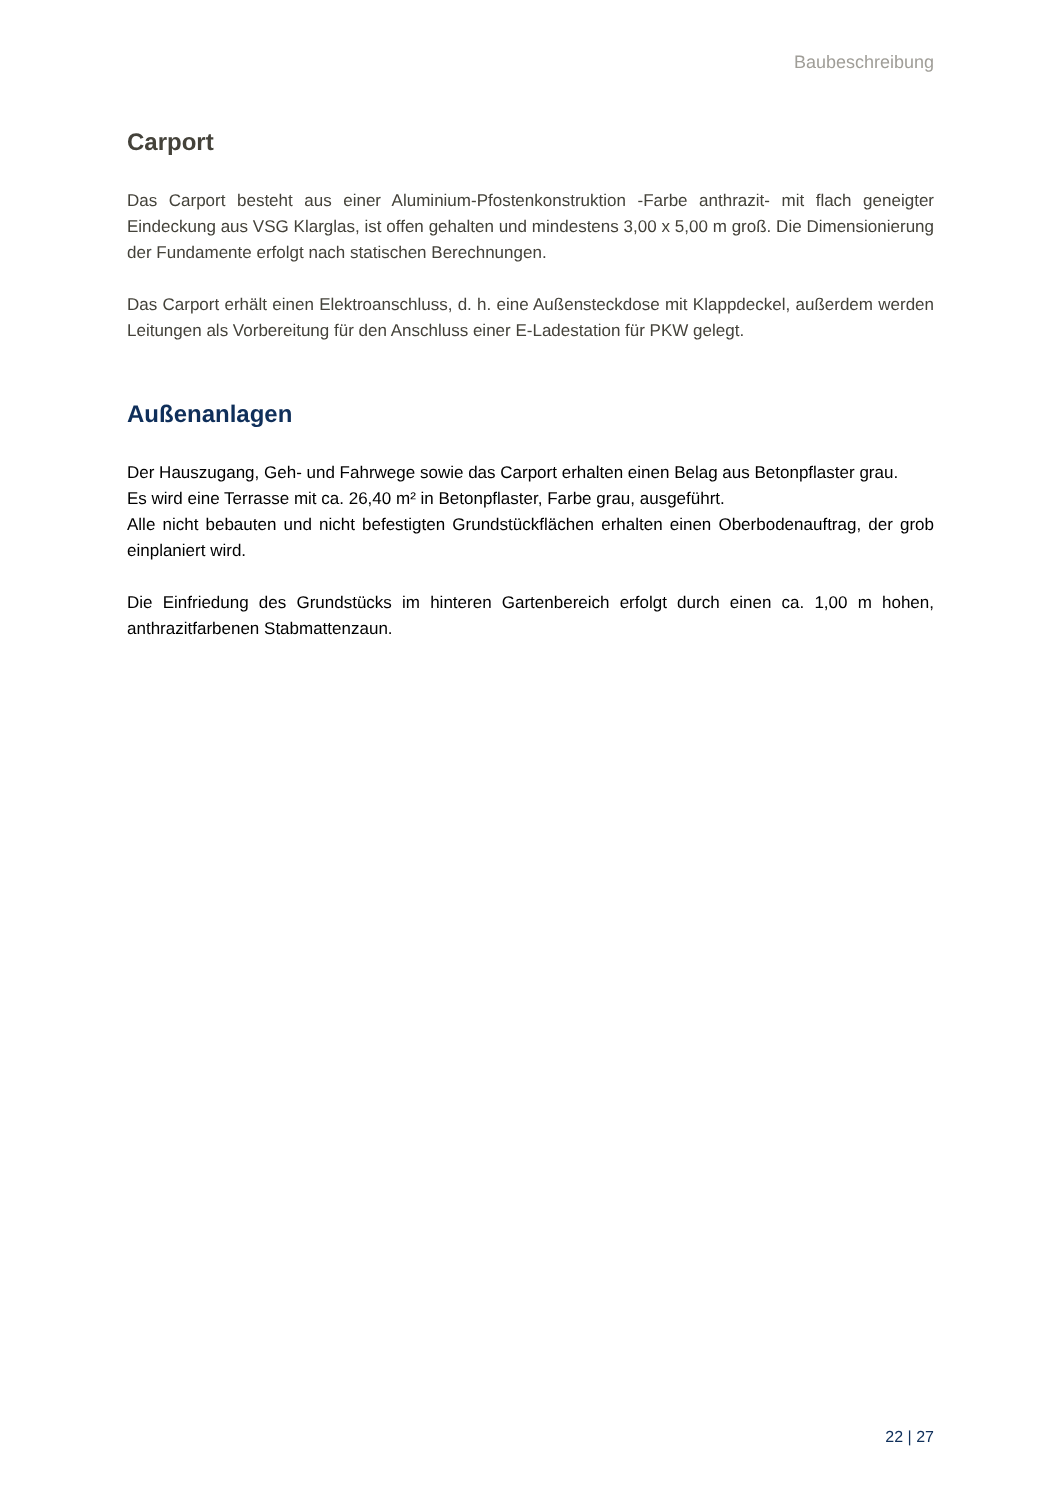Baubeschreibung
Carport
Das Carport besteht aus einer Aluminium-Pfostenkonstruktion -Farbe anthrazit- mit flach geneigter Eindeckung aus VSG Klarglas, ist offen gehalten und mindestens 3,00 x 5,00 m groß. Die Dimensionierung der Fundamente erfolgt nach statischen Berechnungen.
Das Carport erhält einen Elektroanschluss, d. h. eine Außensteckdose mit Klappdeckel, außerdem werden Leitungen als Vorbereitung für den Anschluss einer E-Ladestation für PKW gelegt.
Außenanlagen
Der Hauszugang, Geh- und Fahrwege sowie das Carport erhalten einen Belag aus Betonpflaster grau.
Es wird eine Terrasse mit ca. 26,40 m² in Betonpflaster, Farbe grau, ausgeführt.
Alle nicht bebauten und nicht befestigten Grundstückflächen erhalten einen Oberbodenauftrag, der grob einplaniert wird.
Die Einfriedung des Grundstücks im hinteren Gartenbereich erfolgt durch einen ca. 1,00 m hohen, anthrazitfarbenen Stabmattenzaun.
22 | 27